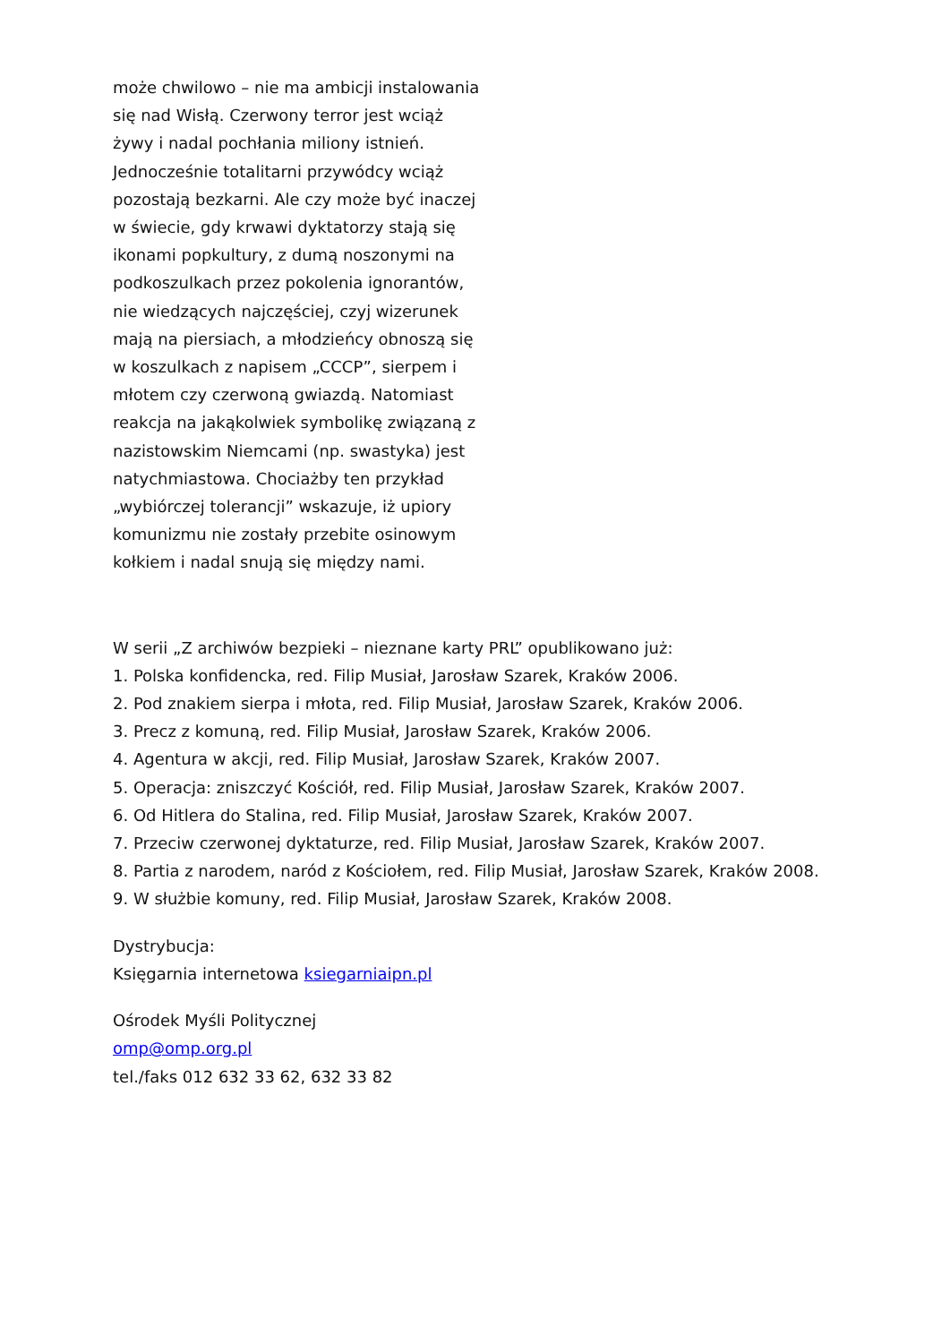może chwilowo – nie ma ambicji instalowania się nad Wisłą. Czerwony terror jest wciąż żywy i nadal pochłania miliony istnień. Jednocześnie totalitarni przywódcy wciąż pozostają bezkarni. Ale czy może być inaczej w świecie, gdy krwawi dyktatorzy stają się ikonami popkultury, z dumą noszonymi na podkoszulkach przez pokolenia ignorantów, nie wiedzących najczęściej, czyj wizerunek mają na piersiach, a młodzieńcy obnoszą się w koszulkach z napisem „CCCP”, sierpem i młotem czy czerwoną gwiazdą. Natomiast reakcja na jakąkolwiek symbolikę związaną z nazistowskim Niemcami (np. swastyka) jest natychmiastowa. Chociażby ten przykład „wybiórczej tolerancji” wskazuje, iż upiory komunizmu nie zostały przebite osinowym kołkiem i nadal snują się między nami.
W serii „Z archiwów bezpieki – nieznane karty PRL” opublikowano już:
1. Polska konfidencka, red. Filip Musiał, Jarosław Szarek, Kraków 2006.
2. Pod znakiem sierpa i młota, red. Filip Musiał, Jarosław Szarek, Kraków 2006.
3. Precz z komuną, red. Filip Musiał, Jarosław Szarek, Kraków 2006.
4. Agentura w akcji, red. Filip Musiał, Jarosław Szarek, Kraków 2007.
5. Operacja: zniszczyć Kościół, red. Filip Musiał, Jarosław Szarek, Kraków 2007.
6. Od Hitlera do Stalina, red. Filip Musiał, Jarosław Szarek, Kraków 2007.
7. Przeciw czerwonej dyktaturze, red. Filip Musiał, Jarosław Szarek, Kraków 2007.
8. Partia z narodem, naród z Kościołem, red. Filip Musiał, Jarosław Szarek, Kraków 2008.
9. W służbie komuny, red. Filip Musiał, Jarosław Szarek, Kraków 2008.
Dystrybucja:
Księgarnia internetowa ksiegarniaipn.pl
Ośrodek Myśli Politycznej
omp@omp.org.pl
tel./faks 012 632 33 62, 632 33 82